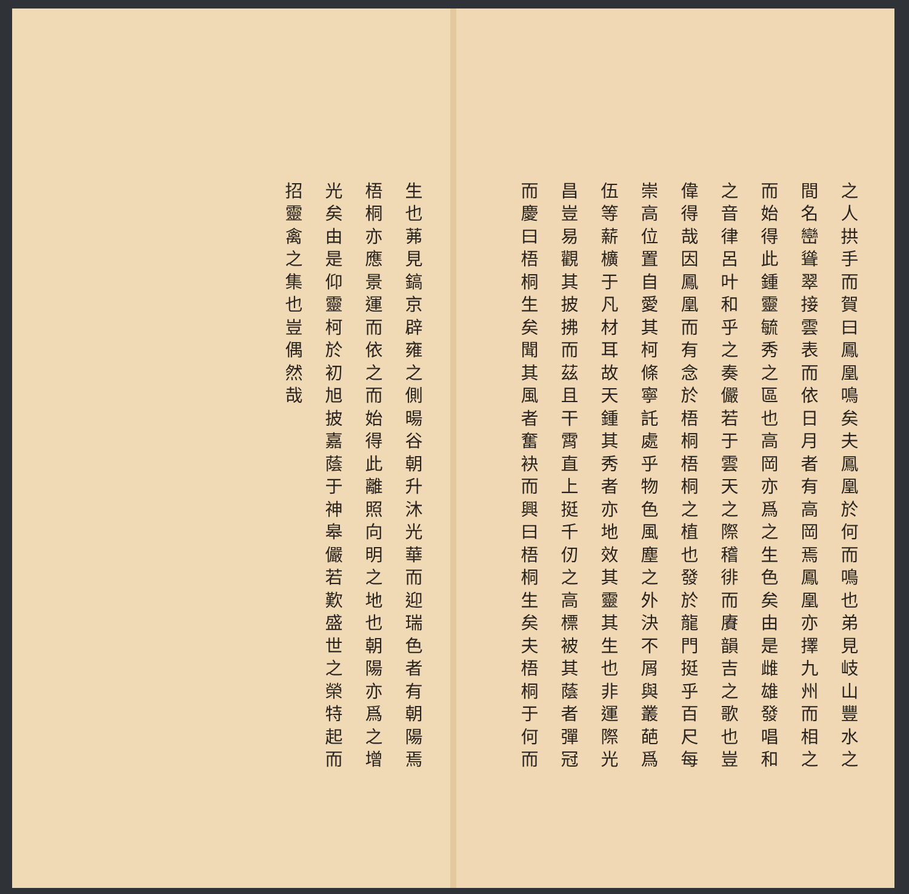之人拱手而賀曰鳳凰鳴矣夫鳳凰於何而鳴也弟見岐山豐水之
間名巒聳翠接雲表而依日月者有高岡焉鳳凰亦擇九州而相之
而始得此鍾靈毓秀之區也高岡亦爲之生色矣由是雌雄發唱和
之音律呂叶和乎之奏儼若于雲天之際稽徘而賡韻吉之歌也豈
偉得哉因鳳凰而有念於梧桐梧桐之植也發於龍門挺乎百尺每
崇高位置自愛其柯條寧託處乎物色風塵之外決不屑與叢葩爲
伍等薪櫎于凡材耳故天鍾其秀者亦地效其靈其生也非運際光
昌豈易觀其披拂而茲且干霄直上挺千仞之高標被其蔭者彈冠
而慶曰梧桐生矣聞其風者奮袂而興曰梧桐生矣夫梧桐于何而
生也茀見鎬京辟雍之側暘谷朝升沐光華而迎瑞色者有朝陽焉
梧桐亦應景運而依之而始得此離照向明之地也朝陽亦爲之增
光矣由是仰靈柯於初旭披嘉蔭于神皋儼若歎盛世之榮特起而
招靈禽之集也豈偶然哉